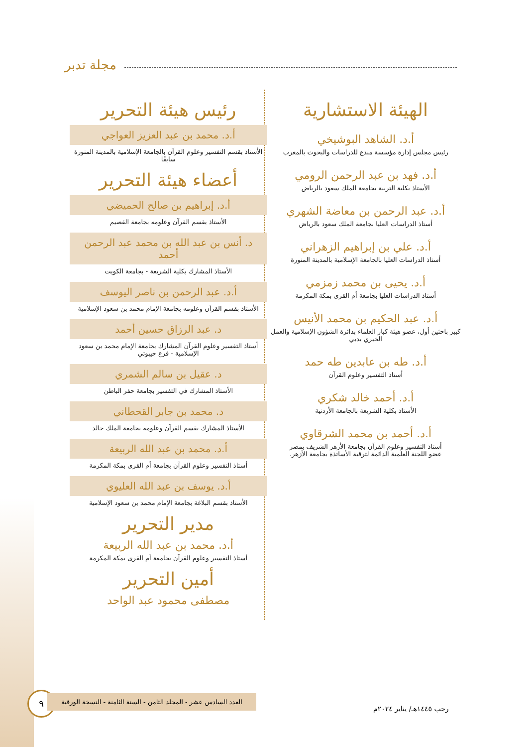مجلة تدبر
الهيئة الاستشارية
أ.د. الشاهد البوشيخي
رئيس مجلس إدارة مؤسسة مبدع للدراسات والبحوث بالمغرب
أ.د. فهد بن عبد الرحمن الرومي
الأستاذ بكلية التربية بجامعة الملك سعود بالرياض
أ.د. عبد الرحمن بن معاضة الشهري
أستاذ الدراسات العليا بجامعة الملك سعود بالرياض
أ.د. علي بن إبراهيم الزهراني
أستاذ الدراسات العليا بالجامعة الإسلامية بالمدينة المنورة
أ.د. يحيى بن محمد زمزمي
أستاذ الدراسات العليا بجامعة أم القرى بمكة المكرمة
أ.د. عبد الحكيم بن محمد الأنيس
كبير باحثين أول، عضو هيئة كبار العلماء بدائرة الشؤون الإسلامية والعمل الخيري بدبي
أ.د. طه بن عابدين طه حمد
أستاذ التفسير وعلوم القرآن
أ.د. أحمد خالد شكري
الأستاذ بكلية الشريعة بالجامعة الأردنية
أ.د. أحمد بن محمد الشرقاوي
أستاذ التفسير وعلوم القرآن بجامعة الأزهر الشريف بمصر
عضو اللجنة العلمية الدائمة لترقية الأساتذة بجامعة الأزهر.
رئيس هيئة التحرير
أ.د. محمد بن عبد العزيز العواجي
الأستاذ بقسم التفسير وعلوم القرآن بالجامعة الإسلامية بالمدينة المنورة سابقًا
أعضاء هيئة التحرير
أ.د. إبراهيم بن صالح الحميضي
الأستاذ بقسم القرآن وعلومه بجامعة القصيم
د. أنس بن عبد الله بن محمد عبد الرحمن أحمد
الأستاذ المشارك بكلية الشريعة - بجامعة الكويت
أ.د. عبد الرحمن بن ناصر اليوسف
الأستاذ بقسم القرآن وعلومه بجامعة الإمام محمد بن سعود الإسلامية
د. عبد الرزاق حسين أحمد
أستاذ التفسير وعلوم القرآن المشارك بجامعة الإمام محمد بن سعود الإسلامية - فرع جيبوتي
د. عقيل بن سالم الشمري
الأستاذ المشارك في التفسير بجامعة حفر الباطن
د. محمد بن جابر القحطاني
الأستاذ المشارك بقسم القرآن وعلومه بجامعة الملك خالد
أ.د. محمد بن عبد الله الربيعة
أستاذ التفسير وعلوم القرآن بجامعة أم القرى بمكة المكرمة
أ.د. يوسف بن عبد الله العليوي
الأستاذ بقسم البلاغة بجامعة الإمام محمد بن سعود الإسلامية
مدير التحرير
أ.د. محمد بن عبد الله الربيعة
أستاذ التفسير وعلوم القرآن بجامعة أم القرى بمكة المكرمة
أمين التحرير
مصطفى محمود عبد الواحد
٩
العدد السادس عشر - المجلد الثامن - السنة الثامنة - النسخة الورقية
رجب ١٤٤٥هـ/ يناير ٢٠٢٤م